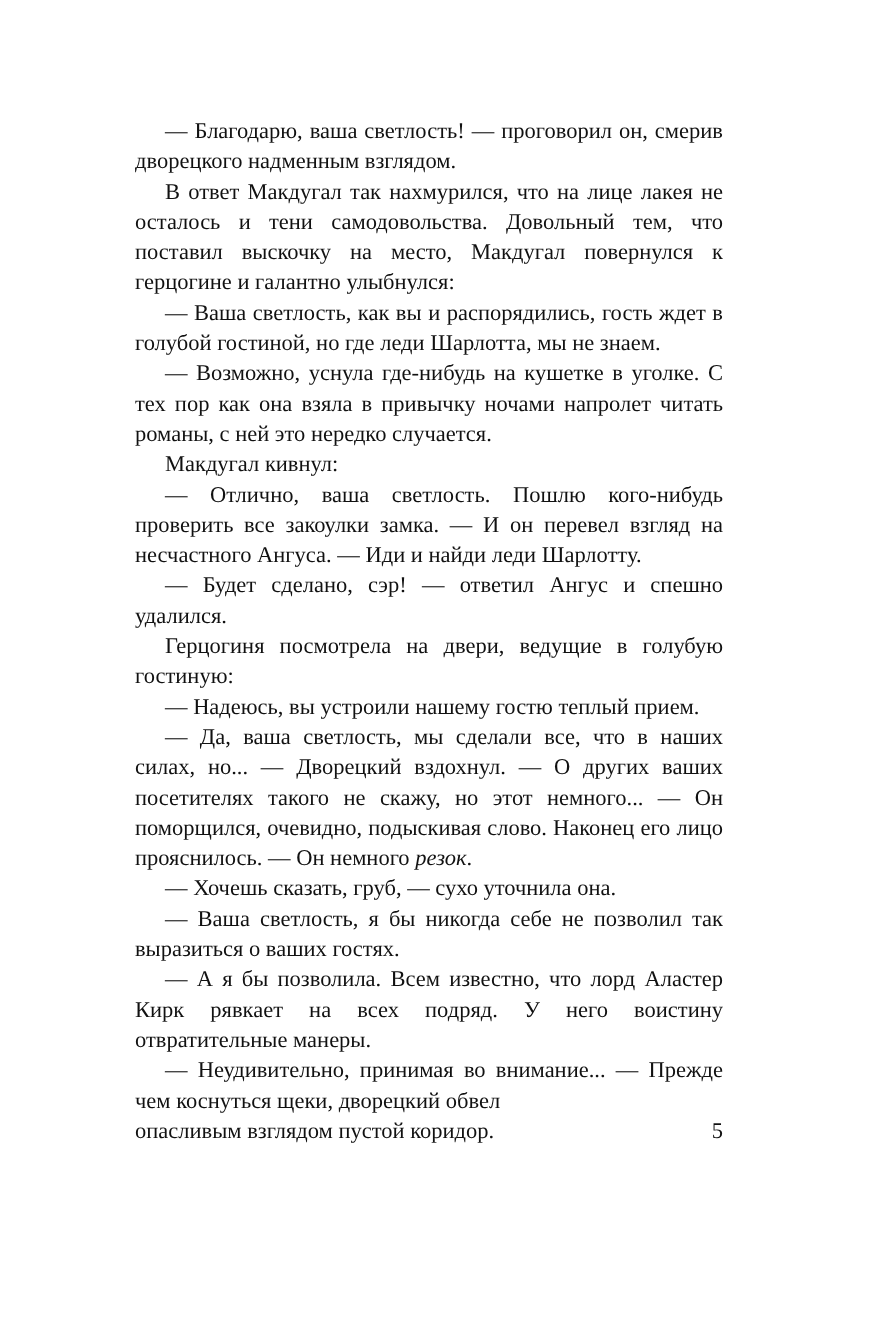— Благодарю, ваша светлость! — проговорил он, смерив дворецкого надменным взглядом.
В ответ Макдугал так нахмурился, что на лице лакея не осталось и тени самодовольства. Довольный тем, что поставил выскочку на место, Макдугал повернулся к герцогине и галантно улыбнулся:
— Ваша светлость, как вы и распорядились, гость ждет в голубой гостиной, но где леди Шарлотта, мы не знаем.
— Возможно, уснула где-нибудь на кушетке в уголке. С тех пор как она взяла в привычку ночами напролет читать романы, с ней это нередко случается.
Макдугал кивнул:
— Отлично, ваша светлость. Пошлю кого-нибудь проверить все закоулки замка. — И он перевел взгляд на несчастного Ангуса. — Иди и найди леди Шарлотту.
— Будет сделано, сэр! — ответил Ангус и спешно удалился.
Герцогиня посмотрела на двери, ведущие в голубую гостиную:
— Надеюсь, вы устроили нашему гостю теплый прием.
— Да, ваша светлость, мы сделали все, что в наших силах, но... — Дворецкий вздохнул. — О других ваших посетителях такого не скажу, но этот немного... — Он поморщился, очевидно, подыскивая слово. Наконец его лицо прояснилось. — Он немного резок.
— Хочешь сказать, груб, — сухо уточнила она.
— Ваша светлость, я бы никогда себе не позволил так выразиться о ваших гостях.
— А я бы позволила. Всем известно, что лорд Аластер Кирк рявкает на всех подряд. У него воистину отвратительные манеры.
— Неудивительно, принимая во внимание... — Прежде чем коснуться щеки, дворецкий обвел
опасливым взглядом пустой коридор. 5